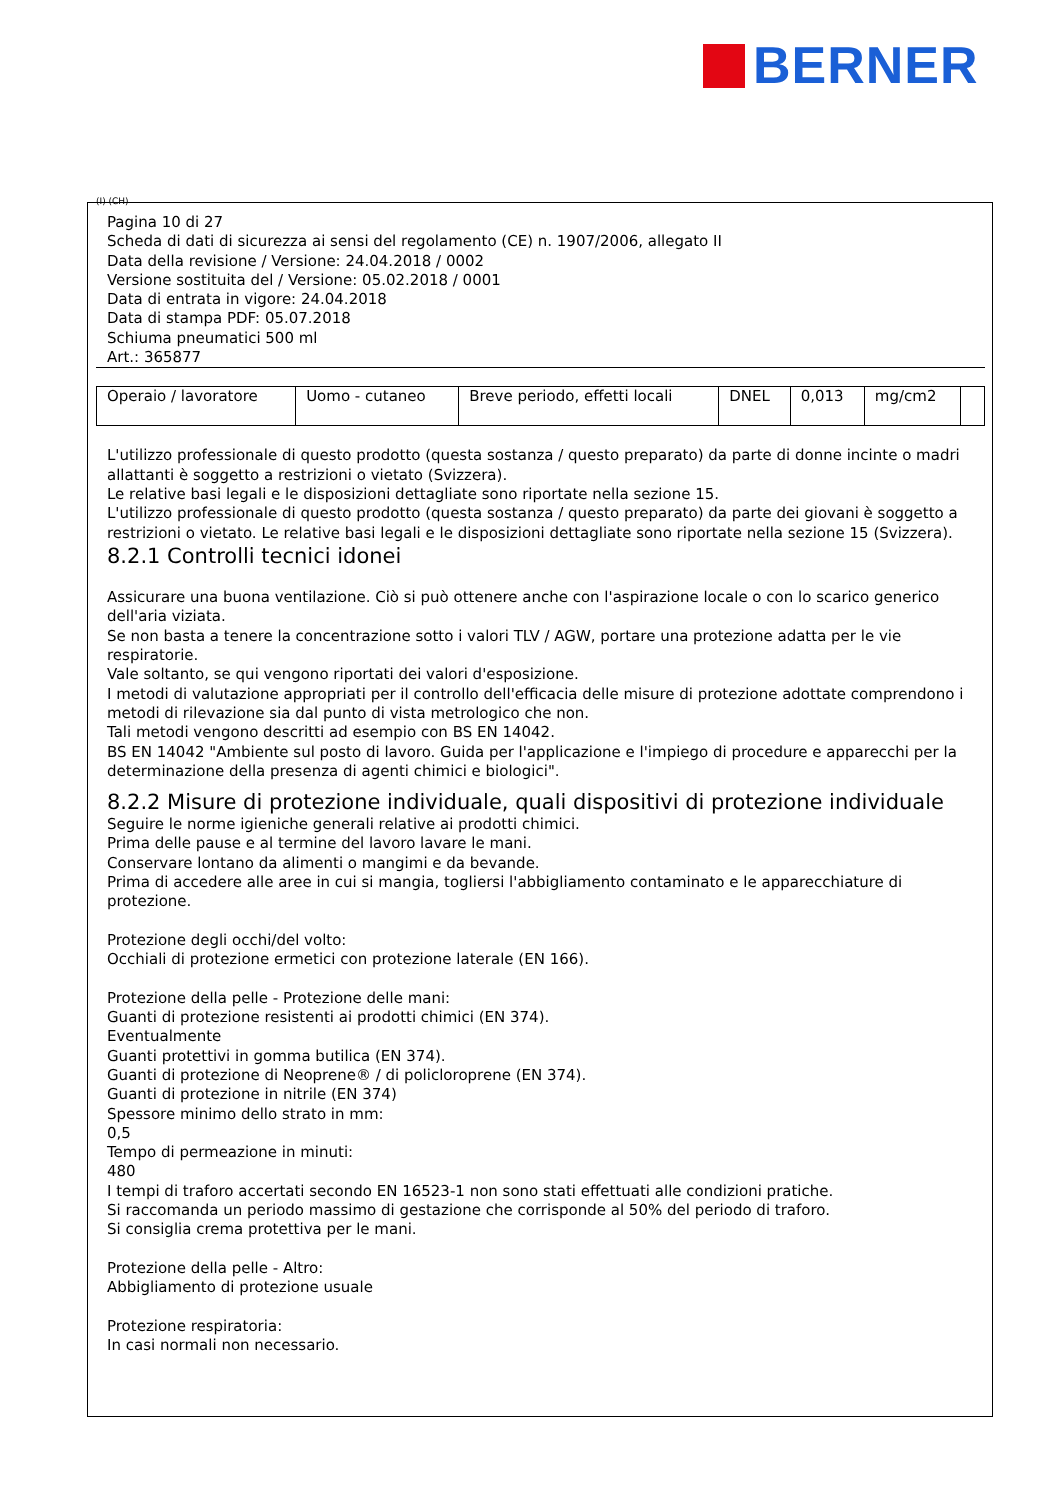BERNER
(I) (CH)
Pagina 10 di 27
Scheda di dati di sicurezza ai sensi del regolamento (CE) n. 1907/2006, allegato II
Data della revisione / Versione: 24.04.2018 / 0002
Versione sostituita del / Versione: 05.02.2018 / 0001
Data di entrata in vigore: 24.04.2018
Data di stampa PDF: 05.07.2018
Schiuma pneumatici 500 ml
Art.: 365877
| Operaio / lavoratore | Uomo - cutaneo | Breve periodo, effetti locali | DNEL | 0,013 | mg/cm2 | |
L'utilizzo professionale di questo prodotto (questa sostanza / questo preparato) da parte di donne incinte o madri allattanti è soggetto a restrizioni o vietato (Svizzera).
Le relative basi legali e le disposizioni dettagliate sono riportate nella sezione 15.
L'utilizzo professionale di questo prodotto (questa sostanza / questo preparato) da parte dei giovani è soggetto a restrizioni o vietato. Le relative basi legali e le disposizioni dettagliate sono riportate nella sezione 15 (Svizzera).
8.2.1 Controlli tecnici idonei
Assicurare una buona ventilazione. Ciò si può ottenere anche con l'aspirazione locale o con lo scarico generico dell'aria viziata.
Se non basta a tenere la concentrazione sotto i valori TLV / AGW, portare una protezione adatta per le vie respiratorie.
Vale soltanto, se qui vengono riportati dei valori d'esposizione.
I metodi di valutazione appropriati per il controllo dell'efficacia delle misure di protezione adottate comprendono i metodi di rilevazione sia dal punto di vista metrologico che non.
Tali metodi vengono descritti ad esempio con BS EN 14042.
BS EN 14042 "Ambiente sul posto di lavoro. Guida per l'applicazione e l'impiego di procedure e apparecchi per la determinazione della presenza di agenti chimici e biologici".
8.2.2 Misure di protezione individuale, quali dispositivi di protezione individuale
Seguire le norme igieniche generali relative ai prodotti chimici.
Prima delle pause e al termine del lavoro lavare le mani.
Conservare lontano da alimenti o mangimi e da bevande.
Prima di accedere alle aree in cui si mangia, togliersi l'abbigliamento contaminato e le apparecchiature di protezione.
Protezione degli occhi/del volto:
Occhiali di protezione ermetici con protezione laterale (EN 166).
Protezione della pelle - Protezione delle mani:
Guanti di protezione resistenti ai prodotti chimici (EN 374).
Eventualmente
Guanti protettivi in gomma butilica (EN 374).
Guanti di protezione di Neoprene® / di policloroprene (EN 374).
Guanti di protezione in nitrile (EN 374)
Spessore minimo dello strato in mm:
0,5
Tempo di permeazione in minuti:
480
I tempi di traforo accertati secondo EN 16523-1 non sono stati effettuati alle condizioni pratiche.
Si raccomanda un periodo massimo di gestazione che corrisponde al 50% del periodo di traforo.
Si consiglia crema protettiva per le mani.
Protezione della pelle - Altro:
Abbigliamento di protezione usuale
Protezione respiratoria:
In casi normali non necessario.